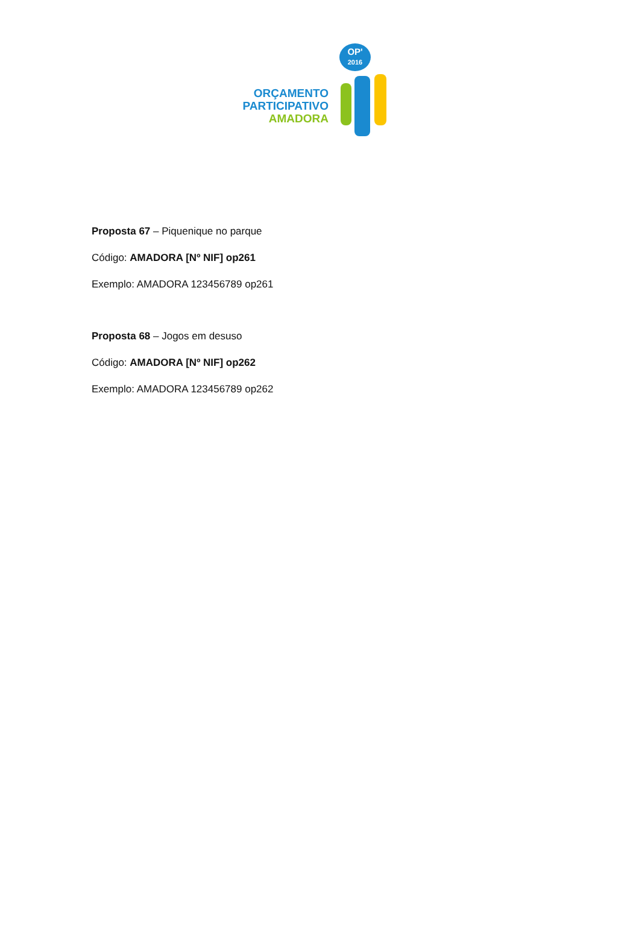ORÇAMENTO
PARTICIPATIVO
AMADORA
OP'
2016
Proposta 67 – Piquenique no parque
Código: AMADORA [Nº NIF] op261
Exemplo: AMADORA 123456789 op261
Proposta 68 – Jogos em desuso
Código: AMADORA [Nº NIF] op262
Exemplo: AMADORA 123456789 op262